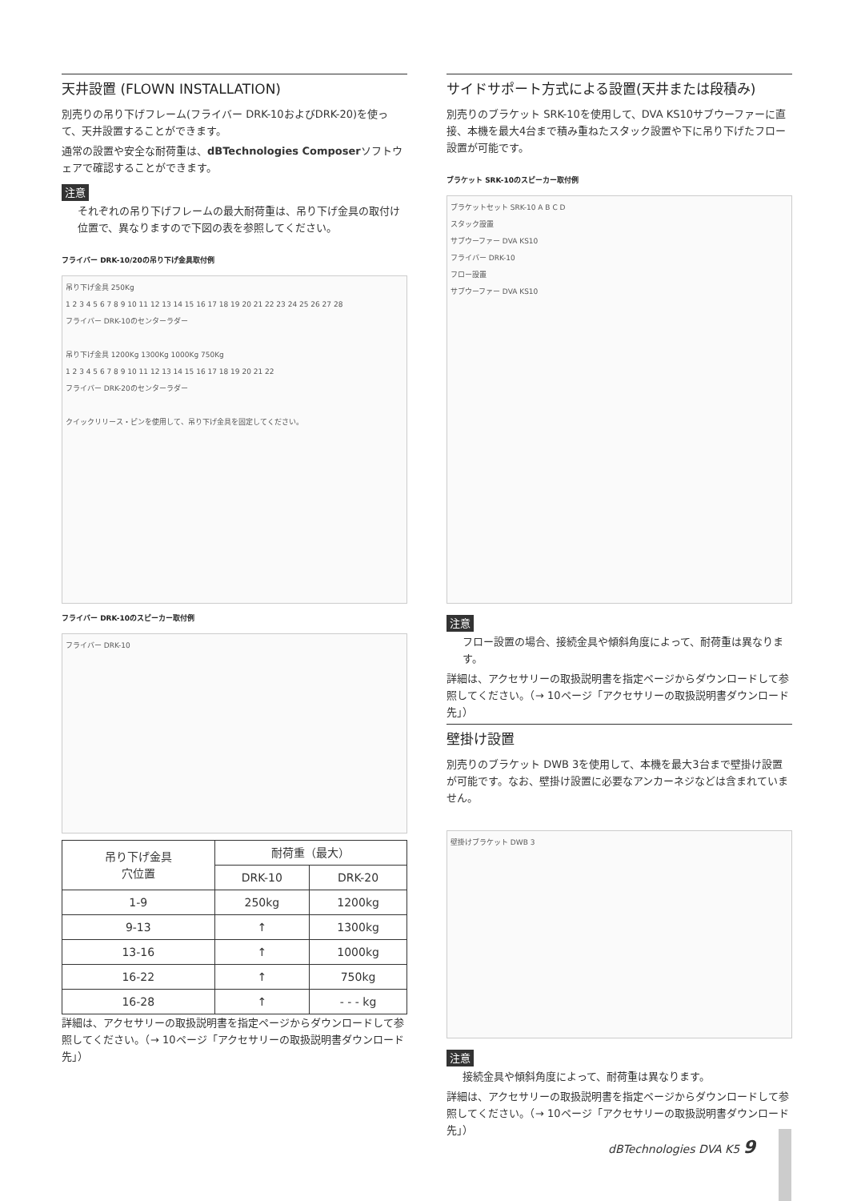天井設置 (FLOWN INSTALLATION)
別売りの吊り下げフレーム(フライバー DRK-10およびDRK-20)を使って、天井設置することができます。
通常の設置や安全な耐荷重は、dBTechnologies Composerソフトウェアで確認することができます。
注意
それぞれの吊り下げフレームの最大耐荷重は、吊り下げ金具の取付け位置で、異なりますので下図の表を参照してください。
フライバー DRK-10/20の吊り下げ金具取付例
吊り下げ金具 250Kg
1 2 3 4 5 6 7 8 9 10 11 12 13 14 15 16 17 18 19 20 21 22 23 24 25 26 27 28
フライバー DRK-10のセンターラダー
吊り下げ金具 1200Kg 1300Kg 1000Kg 750Kg
1 2 3 4 5 6 7 8 9 10 11 12 13 14 15 16 17 18 19 20 21 22
フライバー DRK-20のセンターラダー
クイックリリース・ピンを使用して、吊り下げ金具を固定してください。
フライバー DRK-10のスピーカー取付例
フライバー DRK-10
| 吊り下げ金具 穴位置 | 耐荷重（最大） | |
| | DRK-10 | DRK-20 |
| 1-9 | 250kg | 1200kg |
| 9-13 | ↑ | 1300kg |
| 13-16 | ↑ | 1000kg |
| 16-22 | ↑ | 750kg |
| 16-28 | ↑ | - - - kg |
詳細は、アクセサリーの取扱説明書を指定ページからダウンロードして参照してください。（→ 10ページ「アクセサリーの取扱説明書ダウンロード先」）
サイドサポート方式による設置(天井または段積み)
別売りのブラケット SRK-10を使用して、DVA KS10サブウーファーに直接、本機を最大4台まで積み重ねたスタック設置や下に吊り下げたフロー設置が可能です。
ブラケット SRK-10のスピーカー取付例
ブラケットセット SRK-10 A B C D
スタック設置
サブウーファー DVA KS10
フライバー DRK-10
フロー設置
サブウーファー DVA KS10
注意
フロー設置の場合、接続金具や傾斜角度によって、耐荷重は異なります。
詳細は、アクセサリーの取扱説明書を指定ページからダウンロードして参照してください。（→ 10ページ「アクセサリーの取扱説明書ダウンロード先」）
壁掛け設置
別売りのブラケット DWB 3を使用して、本機を最大3台まで壁掛け設置が可能です。なお、壁掛け設置に必要なアンカーネジなどは含まれていません。
壁掛けブラケット DWB 3
注意
接続金具や傾斜角度によって、耐荷重は異なります。
詳細は、アクセサリーの取扱説明書を指定ページからダウンロードして参照してください。（→ 10ページ「アクセサリーの取扱説明書ダウンロード先」）
dBTechnologies DVA K5 9